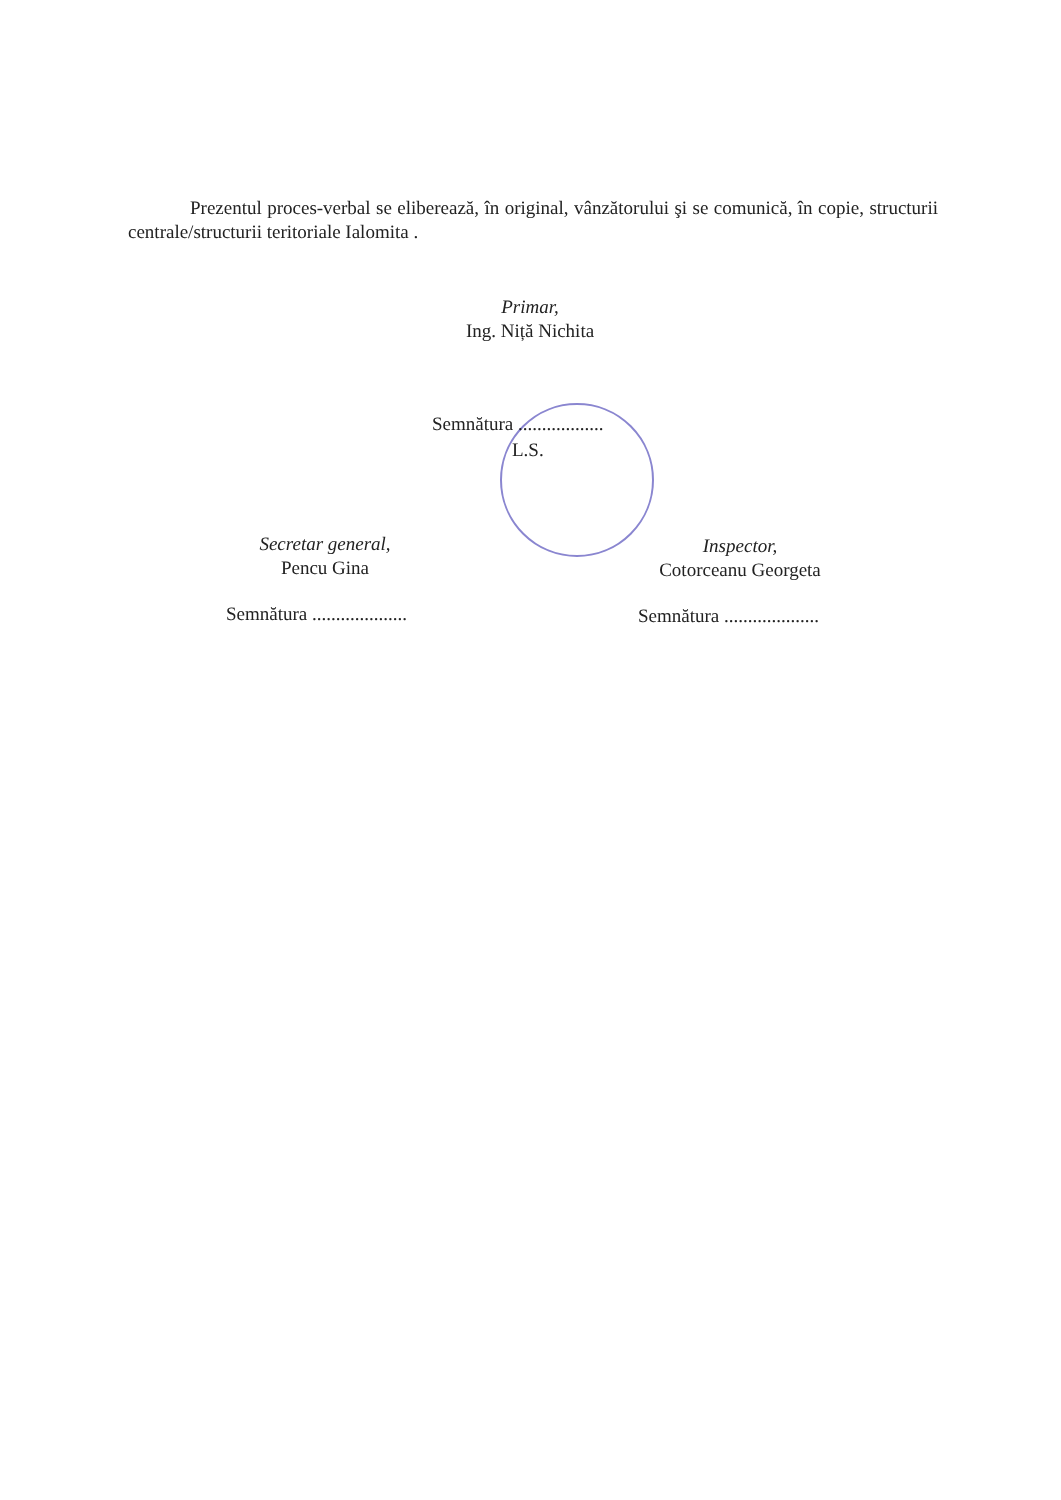Prezentul proces-verbal se eliberează, în original, vânzătorului şi se comunică, în copie, structurii centrale/structurii teritoriale Ialomita .
Primar,
Ing. Niță Nichita
Semnătura ..................
L.S.
Secretar general,
Pencu Gina
Inspector,
Cotorceanu Georgeta
Semnătura .................... Semnătura ....................